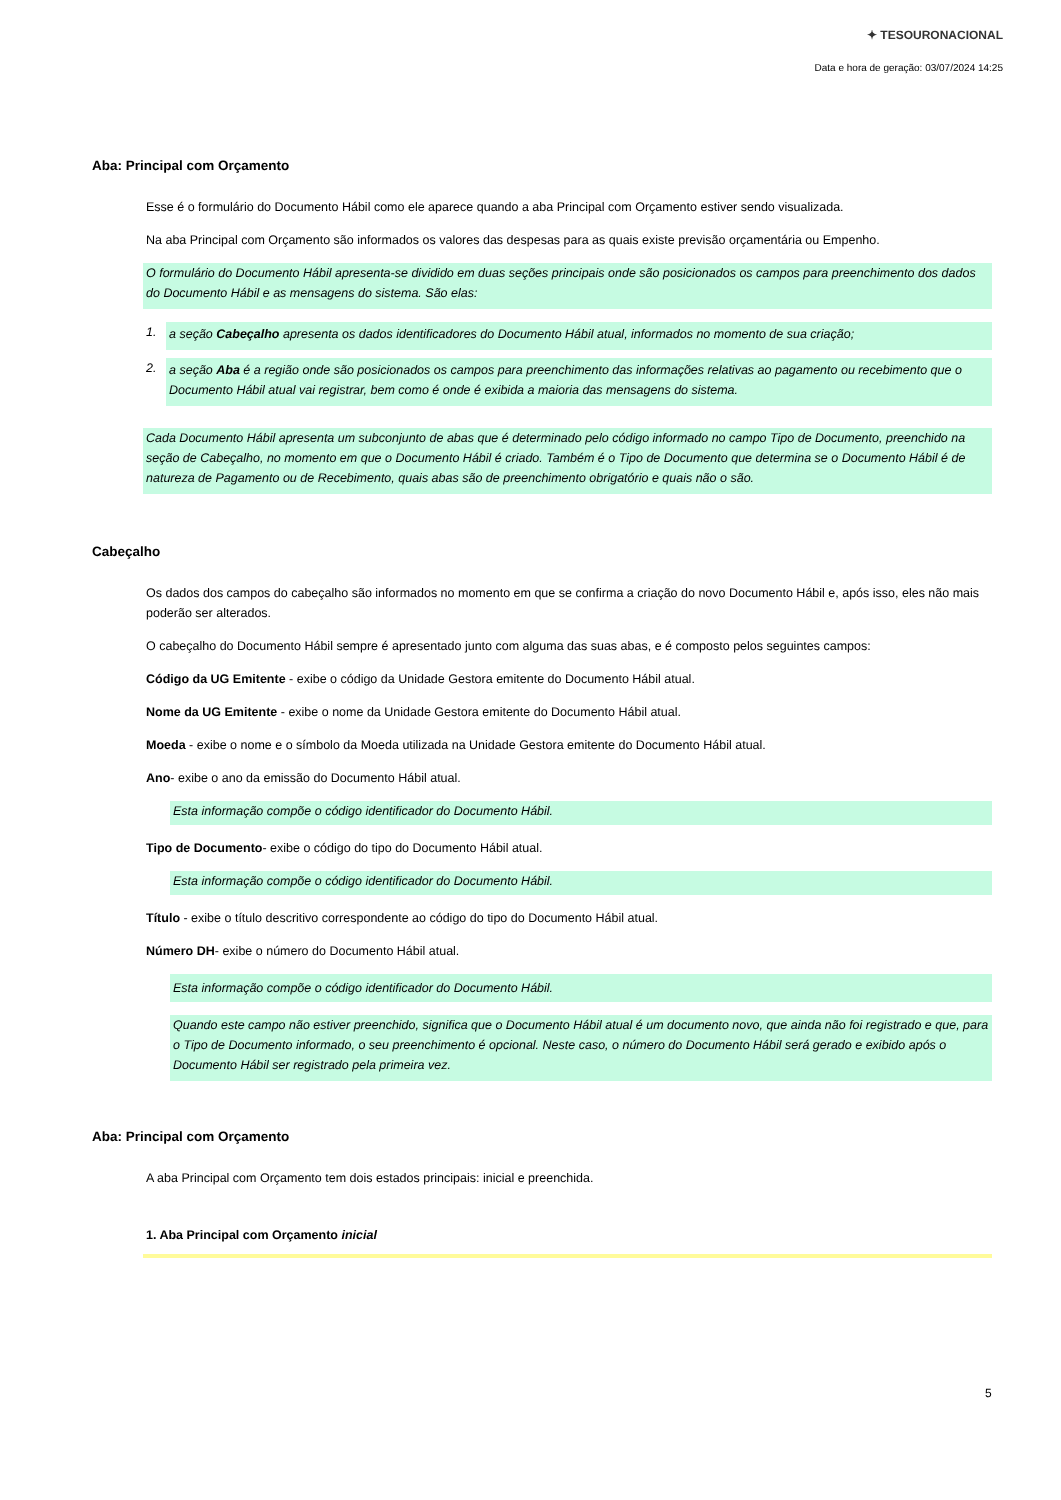✦ TESOURONACIONAL
Data e hora de geração: 03/07/2024 14:25
Aba: Principal com Orçamento
Esse é o formulário do Documento Hábil como ele aparece quando a aba Principal com Orçamento estiver sendo visualizada.
Na aba Principal com Orçamento são informados os valores das despesas para as quais existe previsão orçamentária ou Empenho.
O formulário do Documento Hábil apresenta-se dividido em duas seções principais onde são posicionados os campos para preenchimento dos dados do Documento Hábil e as mensagens do sistema. São elas:
1. a seção Cabeçalho apresenta os dados identificadores do Documento Hábil atual, informados no momento de sua criação;
2. a seção Aba é a região onde são posicionados os campos para preenchimento das informações relativas ao pagamento ou recebimento que o Documento Hábil atual vai registrar, bem como é onde é exibida a maioria das mensagens do sistema.
Cada Documento Hábil apresenta um subconjunto de abas que é determinado pelo código informado no campo Tipo de Documento, preenchido na seção de Cabeçalho, no momento em que o Documento Hábil é criado. Também é o Tipo de Documento que determina se o Documento Hábil é de natureza de Pagamento ou de Recebimento, quais abas são de preenchimento obrigatório e quais não o são.
Cabeçalho
Os dados dos campos do cabeçalho são informados no momento em que se confirma a criação do novo Documento Hábil e, após isso, eles não mais poderão ser alterados.
O cabeçalho do Documento Hábil sempre é apresentado junto com alguma das suas abas, e é composto pelos seguintes campos:
Código da UG Emitente - exibe o código da Unidade Gestora emitente do Documento Hábil atual.
Nome da UG Emitente - exibe o nome da Unidade Gestora emitente do Documento Hábil atual.
Moeda - exibe o nome e o símbolo da Moeda utilizada na Unidade Gestora emitente do Documento Hábil atual.
Ano- exibe o ano da emissão do Documento Hábil atual.
Esta informação compõe o código identificador do Documento Hábil.
Tipo de Documento- exibe o código do tipo do Documento Hábil atual.
Esta informação compõe o código identificador do Documento Hábil.
Título - exibe o título descritivo correspondente ao código do tipo do Documento Hábil atual.
Número DH- exibe o número do Documento Hábil atual.
Esta informação compõe o código identificador do Documento Hábil.
Quando este campo não estiver preenchido, significa que o Documento Hábil atual é um documento novo, que ainda não foi registrado e que, para o Tipo de Documento informado, o seu preenchimento é opcional. Neste caso, o número do Documento Hábil será gerado e exibido após o Documento Hábil ser registrado pela primeira vez.
Aba: Principal com Orçamento
A aba Principal com Orçamento tem dois estados principais: inicial e preenchida.
1. Aba Principal com Orçamento inicial
5